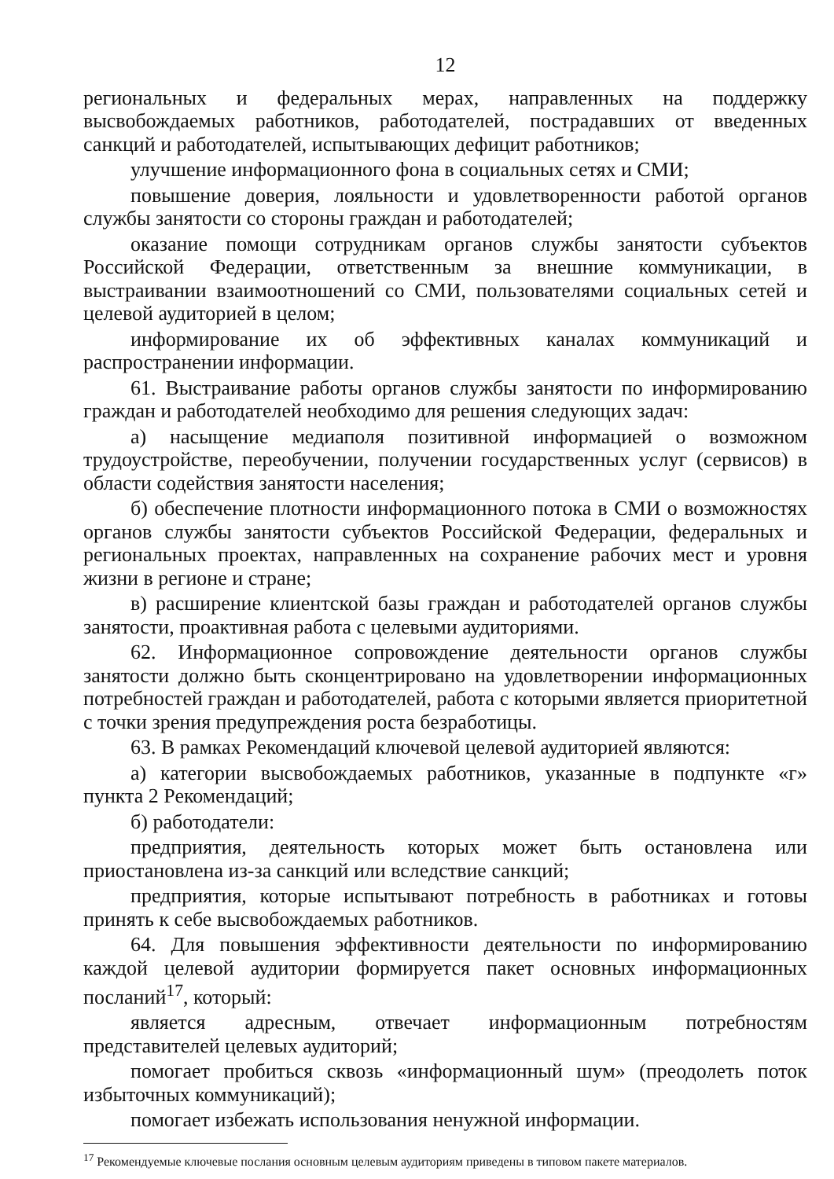12
региональных и федеральных мерах, направленных на поддержку высвобождаемых работников, работодателей, пострадавших от введенных санкций и работодателей, испытывающих дефицит работников;
улучшение информационного фона в социальных сетях и СМИ;
повышение доверия, лояльности и удовлетворенности работой органов службы занятости со стороны граждан и работодателей;
оказание помощи сотрудникам органов службы занятости субъектов Российской Федерации, ответственным за внешние коммуникации, в выстраивании взаимоотношений со СМИ, пользователями социальных сетей и целевой аудиторией в целом;
информирование их об эффективных каналах коммуникаций и распространении информации.
61. Выстраивание работы органов службы занятости по информированию граждан и работодателей необходимо для решения следующих задач:
а) насыщение медиаполя позитивной информацией о возможном трудоустройстве, переобучении, получении государственных услуг (сервисов) в области содействия занятости населения;
б) обеспечение плотности информационного потока в СМИ о возможностях органов службы занятости субъектов Российской Федерации, федеральных и региональных проектах, направленных на сохранение рабочих мест и уровня жизни в регионе и стране;
в) расширение клиентской базы граждан и работодателей органов службы занятости, проактивная работа с целевыми аудиториями.
62. Информационное сопровождение деятельности органов службы занятости должно быть сконцентрировано на удовлетворении информационных потребностей граждан и работодателей, работа с которыми является приоритетной с точки зрения предупреждения роста безработицы.
63. В рамках Рекомендаций ключевой целевой аудиторией являются:
а) категории высвобождаемых работников, указанные в подпункте «г» пункта 2 Рекомендаций;
б) работодатели:
предприятия, деятельность которых может быть остановлена или приостановлена из-за санкций или вследствие санкций;
предприятия, которые испытывают потребность в работниках и готовы принять к себе высвобождаемых работников.
64. Для повышения эффективности деятельности по информированию каждой целевой аудитории формируется пакет основных информационных посланий<sup>17</sup>, который:
является адресным, отвечает информационным потребностям представителей целевых аудиторий;
помогает пробиться сквозь «информационный шум» (преодолеть поток избыточных коммуникаций);
помогает избежать использования ненужной информации.
<sup>17</sup> Рекомендуемые ключевые послания основным целевым аудиториям приведены в типовом пакете материалов.